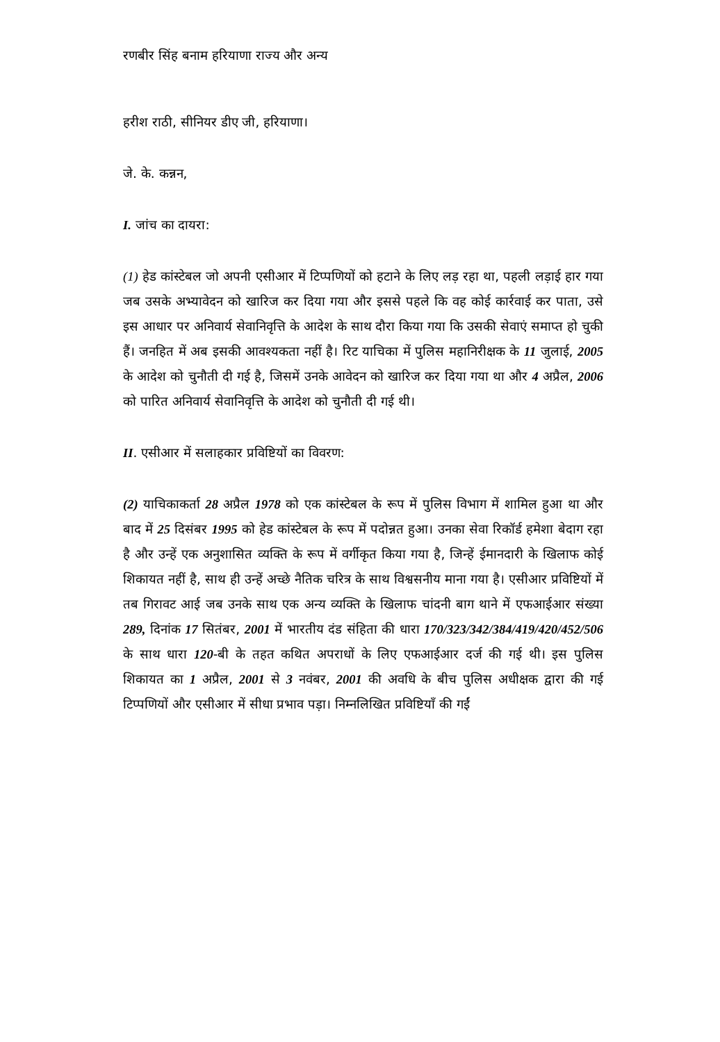रणबीर सिंह बनाम हरियाणा राज्य और अन्य
हरीश राठी, सीनियर डीए जी, हरियाणा।
जे. के. कन्नन,
I. जांच का दायरा:
(1) हेड कांस्टेबल जो अपनी एसीआर में टिप्पणियों को हटाने के लिए लड़ रहा था, पहली लड़ाई हार गया जब उसके अभ्यावेदन को खारिज कर दिया गया और इससे पहले कि वह कोई कार्रवाई कर पाता, उसे इस आधार पर अनिवार्य सेवानिवृत्ति के आदेश के साथ दौरा किया गया कि उसकी सेवाएं समाप्त हो चुकी हैं। जनहित में अब इसकी आवश्यकता नहीं है। रिट याचिका में पुलिस महानिरीक्षक के 11 जुलाई, 2005 के आदेश को चुनौती दी गई है, जिसमें उनके आवेदन को खारिज कर दिया गया था और 4 अप्रैल, 2006 को पारित अनिवार्य सेवानिवृत्ति के आदेश को चुनौती दी गई थी।
II. एसीआर में सलाहकार प्रविष्टियों का विवरण:
(2) याचिकाकर्ता 28 अप्रैल 1978 को एक कांस्टेबल के रूप में पुलिस विभाग में शामिल हुआ था और बाद में 25 दिसंबर 1995 को हेड कांस्टेबल के रूप में पदोन्नत हुआ। उनका सेवा रिकॉर्ड हमेशा बेदाग रहा है और उन्हें एक अनुशासित व्यक्ति के रूप में वर्गीकृत किया गया है, जिन्हें ईमानदारी के खिलाफ कोई शिकायत नहीं है, साथ ही उन्हें अच्छे नैतिक चरित्र के साथ विश्वसनीय माना गया है। एसीआर प्रविष्टियों में तब गिरावट आई जब उनके साथ एक अन्य व्यक्ति के खिलाफ चांदनी बाग थाने में एफआईआर संख्या 289, दिनांक 17 सितंबर, 2001 में भारतीय दंड संहिता की धारा 170/323/342/384/419/420/452/506 के साथ धारा 120-बी के तहत कथित अपराधों के लिए एफआईआर दर्ज की गई थी। इस पुलिस शिकायत का 1 अप्रैल, 2001 से 3 नवंबर, 2001 की अवधि के बीच पुलिस अधीक्षक द्वारा की गई टिप्पणियों और एसीआर में सीधा प्रभाव पड़ा। निम्नलिखित प्रविष्टियाँ की गईं